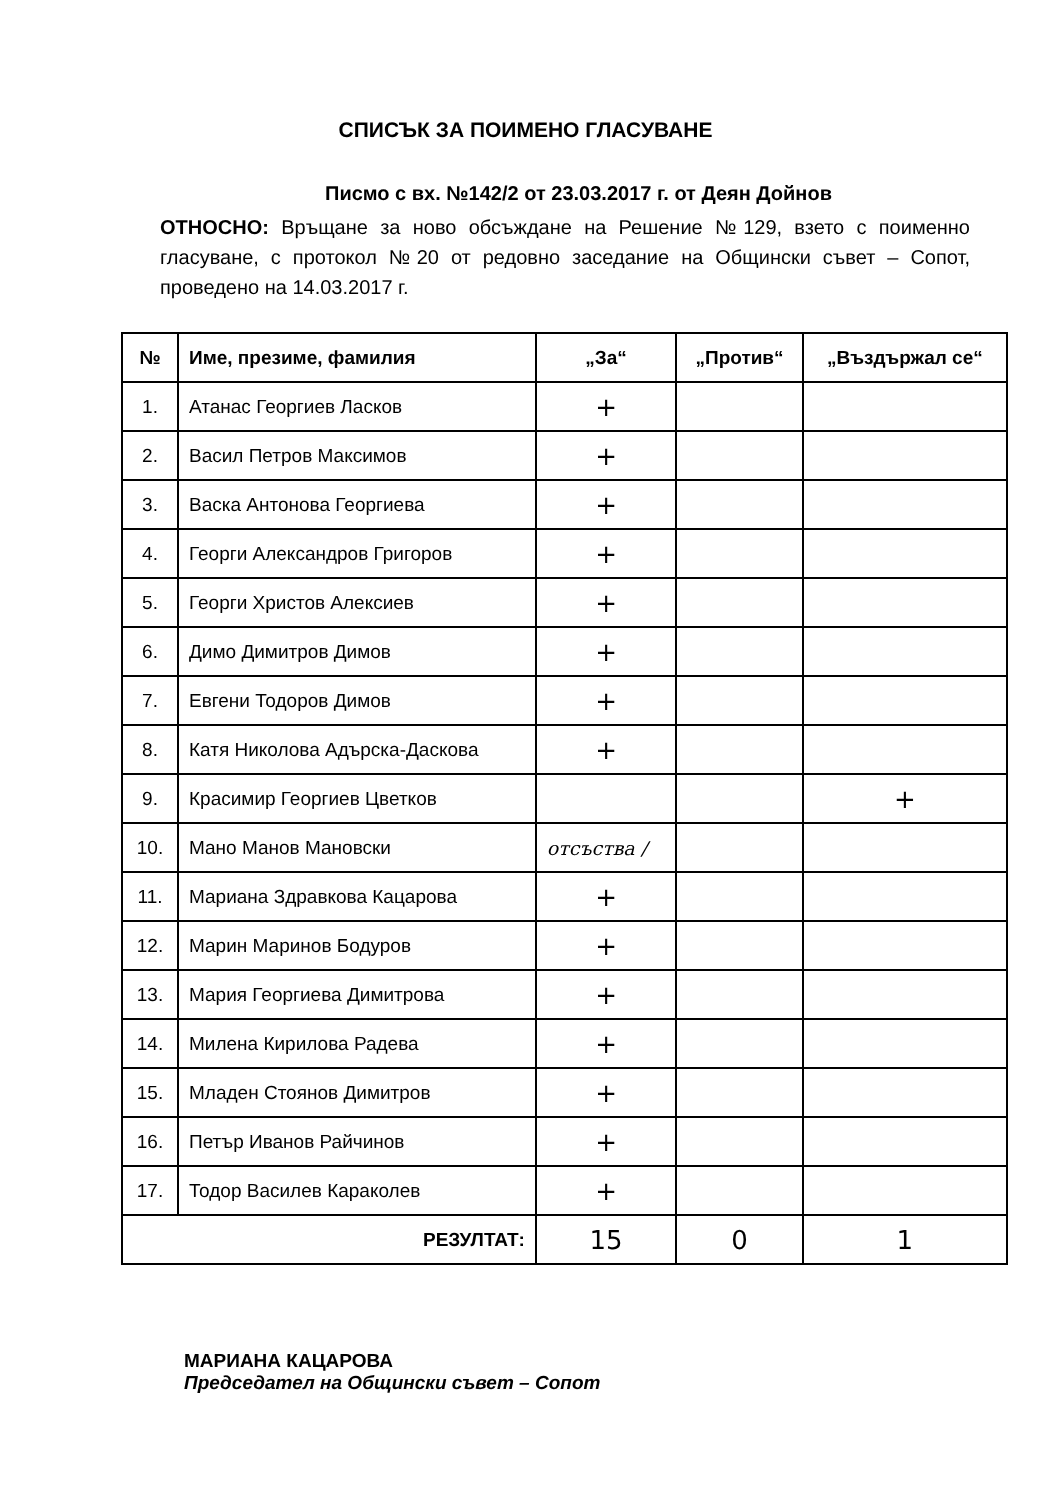СПИСЪК ЗА ПОИМЕНО ГЛАСУВАНЕ
Писмо с вх. №142/2 от 23.03.2017 г. от Деян Дойнов
ОТНОСНО: Връщане за ново обсъждане на Решение №129, взето с поименно гласуване, с протокол №20 от редовно заседание на Общински съвет – Сопот, проведено на 14.03.2017 г.
| № | Име, презиме, фамилия | „За“ | „Против“ | „Въздържал се“ |
| --- | --- | --- | --- | --- |
| 1. | Атанас Георгиев Ласков | + | | |
| 2. | Васил Петров Максимов | + | | |
| 3. | Васка Антонова Георгиева | + | | |
| 4. | Георги Александров Григоров | + | | |
| 5. | Георги Христов Алексиев | + | | |
| 6. | Димо Димитров Димов | + | | |
| 7. | Евгени Тодоров Димов | + | | |
| 8. | Катя Николова Адърска-Даскова | + | | |
| 9. | Красимир Георгиев Цветков | | | + |
| 10. | Мано Манов Мановски | отсъства / | | |
| 11. | Мариана Здравкова Кацарова | + | | |
| 12. | Марин Маринов Бодуров | + | | |
| 13. | Мария Георгиева Димитрова | + | | |
| 14. | Милена Кирилова Радева | + | | |
| 15. | Младен Стоянов Димитров | + | | |
| 16. | Петър Иванов Райчинов | + | | |
| 17. | Тодор Василев Караколев | + | | |
| РЕЗУЛТАТ: | | 15 | 0 | 1 |
МАРИАНА КАЦАРОВА
Председател на Общински съвет – Сопот